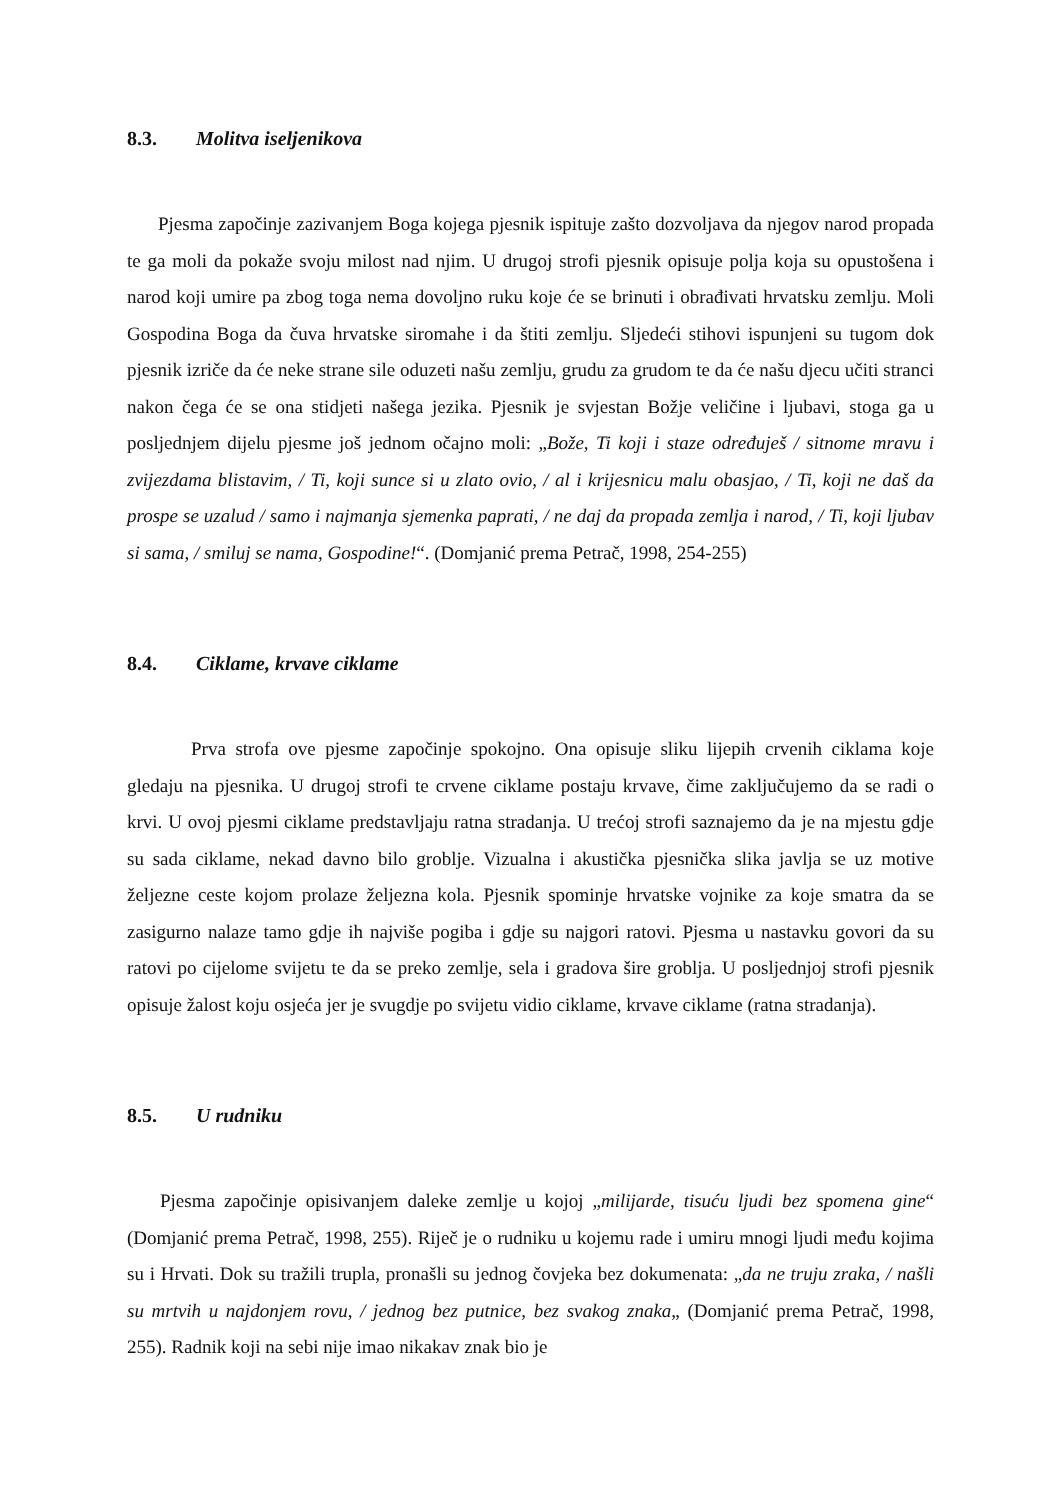8.3. Molitva iseljenikova
Pjesma započinje zazivanjem Boga kojega pjesnik ispituje zašto dozvoljava da njegov narod propada te ga moli da pokaže svoju milost nad njim. U drugoj strofi pjesnik opisuje polja koja su opustošena i narod koji umire pa zbog toga nema dovoljno ruku koje će se brinuti i obrađivati hrvatsku zemlju. Moli Gospodina Boga da čuva hrvatske siromahe i da štiti zemlju. Sljedeći stihovi ispunjeni su tugom dok pjesnik izriče da će neke strane sile oduzeti našu zemlju, grudu za grudom te da će našu djecu učiti stranci nakon čega će se ona stidjeti našega jezika. Pjesnik je svjestan Božje veličine i ljubavi, stoga ga u posljednjem dijelu pjesme još jednom očajno moli: „Bože, Ti koji i staze određuješ / sitnome mravu i zvijezdama blistavim, / Ti, koji sunce si u zlato ovio, / al i krijesnicu malu obasjao, / Ti, koji ne daš da prospe se uzalud / samo i najmanja sjemenka paprati, / ne daj da propada zemlja i narod, / Ti, koji ljubav si sama, / smiluj se nama, Gospodine!“. (Domjanić prema Petrač, 1998, 254-255)
8.4. Ciklame, krvave ciklame
Prva strofa ove pjesme započinje spokojno. Ona opisuje sliku lijepih crvenih ciklama koje gledaju na pjesnika. U drugoj strofi te crvene ciklame postaju krvave, čime zaključujemo da se radi o krvi. U ovoj pjesmi ciklame predstavljaju ratna stradanja. U trećoj strofi saznajemo da je na mjestu gdje su sada ciklame, nekad davno bilo groblje. Vizualna i akustička pjesnička slika javlja se uz motive željezne ceste kojom prolaze željezna kola. Pjesnik spominje hrvatske vojnike za koje smatra da se zasigurno nalaze tamo gdje ih najviše pogiba i gdje su najgori ratovi. Pjesma u nastavku govori da su ratovi po cijelome svijetu te da se preko zemlje, sela i gradova šire groblja. U posljednjoj strofi pjesnik opisuje žalost koju osjeća jer je svugdje po svijetu vidio ciklame, krvave ciklame (ratna stradanja).
8.5. U rudniku
Pjesma započinje opisivanjem daleke zemlje u kojoj „milijarde, tisuću ljudi bez spomena gine“ (Domjanić prema Petrač, 1998, 255). Riječ je o rudniku u kojemu rade i umiru mnogi ljudi među kojima su i Hrvati. Dok su tražili trupla, pronašli su jednog čovjeka bez dokumenata: „da ne truju zraka, / našli su mrtvih u najdonjem rovu, / jednog bez putnice, bez svakog znaka„ (Domjanić prema Petrač, 1998, 255). Radnik koji na sebi nije imao nikakav znak bio je